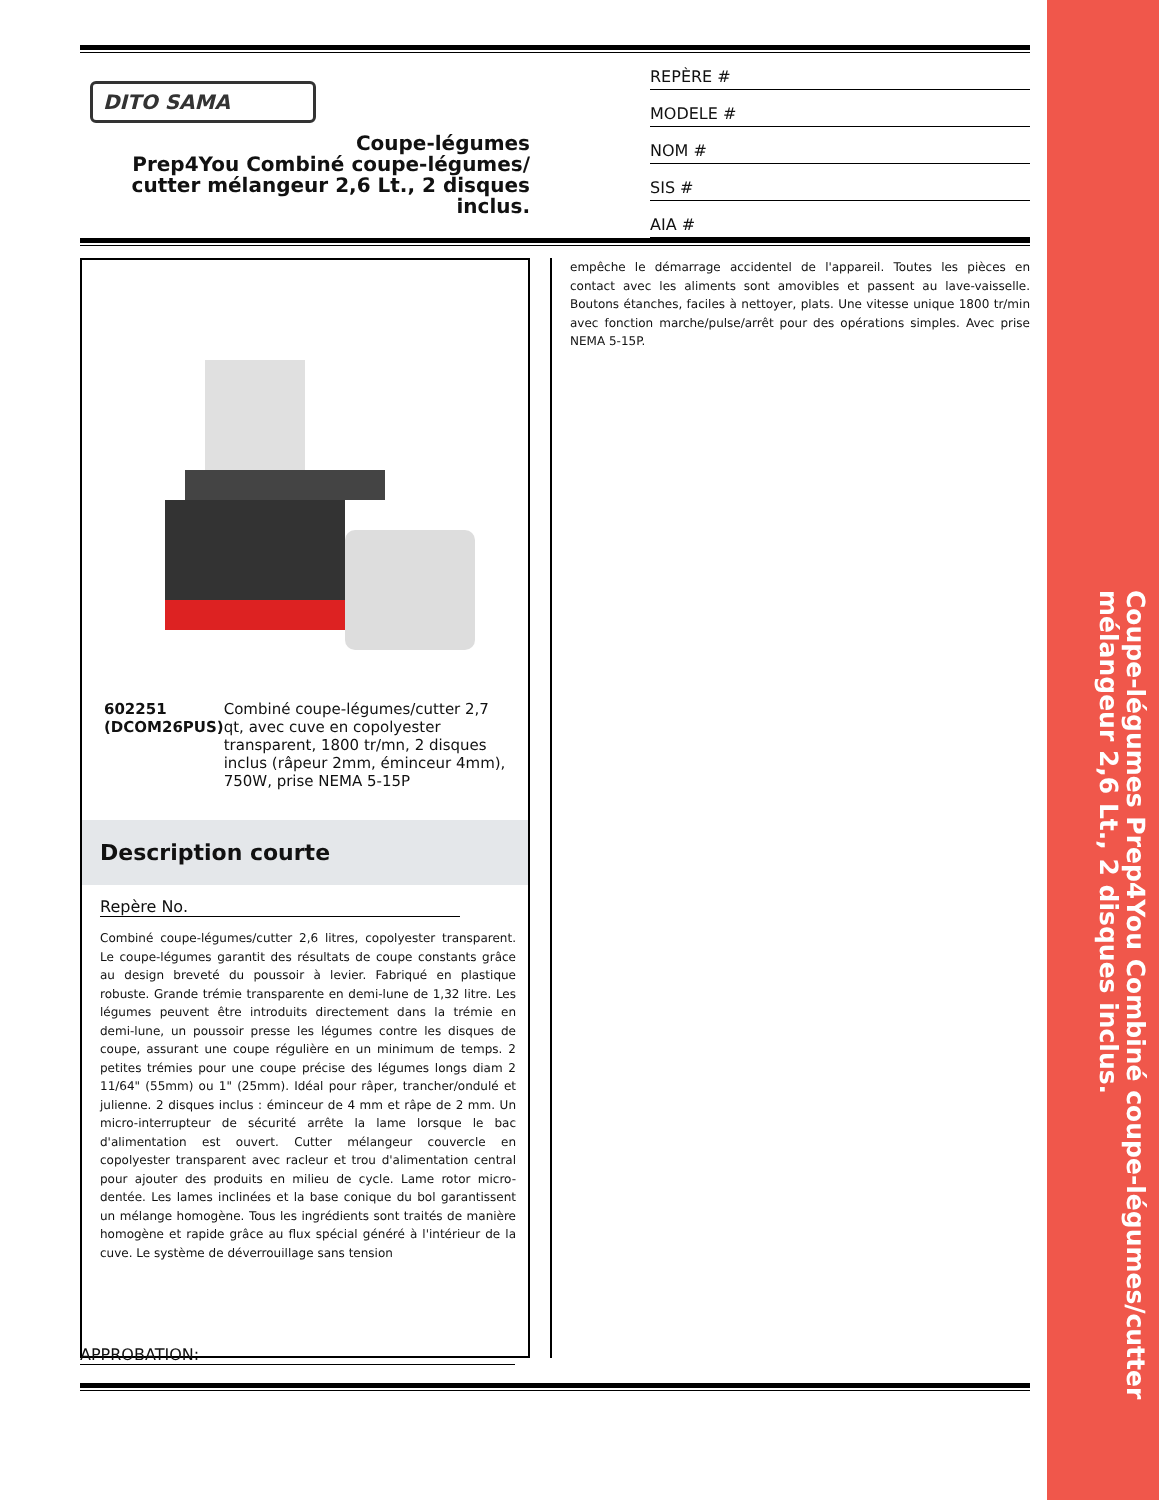Coupe-légumes Prep4You Combiné coupe-légumes/cutter mélangeur 2,6 Lt., 2 disques inclus.
DITO SAMA
Coupe-légumes
Prep4You Combiné coupe-légumes/
cutter mélangeur 2,6 Lt., 2 disques
inclus.
REPÈRE #
MODELE #
NOM #
SIS #
AIA #
602251 (DCOM26PUS) Combiné coupe-légumes/cutter 2,7 qt, avec cuve en copolyester transparent, 1800 tr/mn, 2 disques inclus (râpeur 2mm, éminceur 4mm), 750W, prise NEMA 5-15P
Description courte
Repère No.
Combiné coupe-légumes/cutter 2,6 litres, copolyester transparent. Le coupe-légumes garantit des résultats de coupe constants grâce au design breveté du poussoir à levier. Fabriqué en plastique robuste. Grande trémie transparente en demi-lune de 1,32 litre. Les légumes peuvent être introduits directement dans la trémie en demi-lune, un poussoir presse les légumes contre les disques de coupe, assurant une coupe régulière en un minimum de temps. 2 petites trémies pour une coupe précise des légumes longs diam 2 11/64" (55mm) ou 1" (25mm). Idéal pour râper, trancher/ondulé et julienne. 2 disques inclus : éminceur de 4 mm et râpe de 2 mm. Un micro-interrupteur de sécurité arrête la lame lorsque le bac d'alimentation est ouvert. Cutter mélangeur couvercle en copolyester transparent avec racleur et trou d'alimentation central pour ajouter des produits en milieu de cycle. Lame rotor micro-dentée. Les lames inclinées et la base conique du bol garantissent un mélange homogène. Tous les ingrédients sont traités de manière homogène et rapide grâce au flux spécial généré à l'intérieur de la cuve. Le système de déverrouillage sans tension
empêche le démarrage accidentel de l'appareil. Toutes les pièces en contact avec les aliments sont amovibles et passent au lave-vaisselle. Boutons étanches, faciles à nettoyer, plats. Une vitesse unique 1800 tr/min avec fonction marche/pulse/arrêt pour des opérations simples. Avec prise NEMA 5-15P.
APPROBATION: